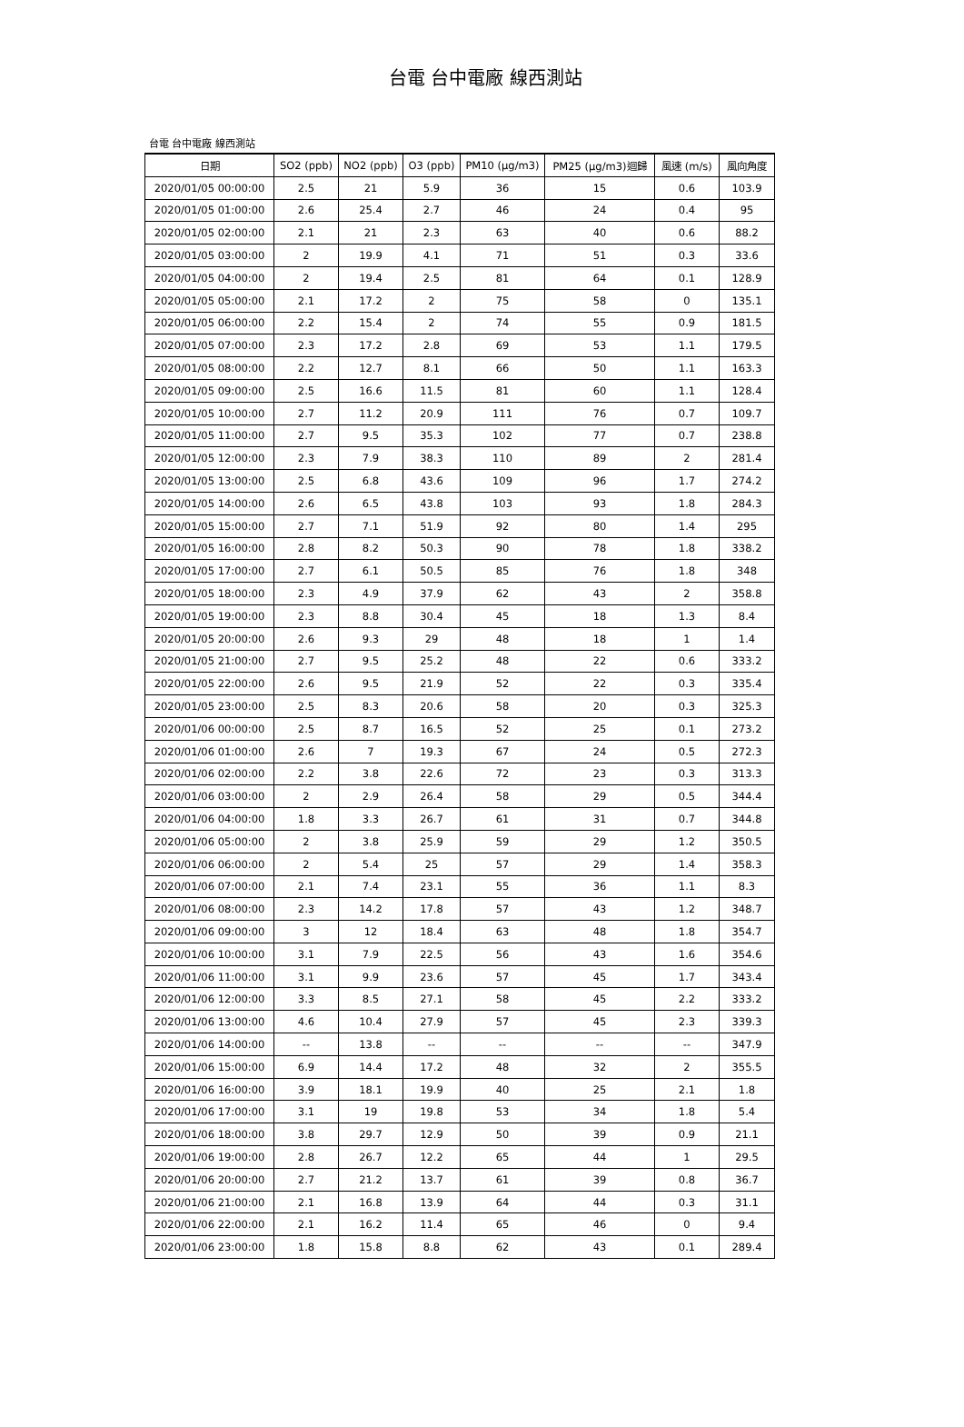台電 台中電廠 線西測站
台電 台中電廠 線西測站
| 日期 | SO2 (ppb) | NO2 (ppb) | O3 (ppb) | PM10 (μg/m3) | PM25 (μg/m3)迴歸 | 風速 (m/s) | 風向角度 |
| --- | --- | --- | --- | --- | --- | --- | --- |
| 2020/01/05 00:00:00 | 2.5 | 21 | 5.9 | 36 | 15 | 0.6 | 103.9 |
| 2020/01/05 01:00:00 | 2.6 | 25.4 | 2.7 | 46 | 24 | 0.4 | 95 |
| 2020/01/05 02:00:00 | 2.1 | 21 | 2.3 | 63 | 40 | 0.6 | 88.2 |
| 2020/01/05 03:00:00 | 2 | 19.9 | 4.1 | 71 | 51 | 0.3 | 33.6 |
| 2020/01/05 04:00:00 | 2 | 19.4 | 2.5 | 81 | 64 | 0.1 | 128.9 |
| 2020/01/05 05:00:00 | 2.1 | 17.2 | 2 | 75 | 58 | 0 | 135.1 |
| 2020/01/05 06:00:00 | 2.2 | 15.4 | 2 | 74 | 55 | 0.9 | 181.5 |
| 2020/01/05 07:00:00 | 2.3 | 17.2 | 2.8 | 69 | 53 | 1.1 | 179.5 |
| 2020/01/05 08:00:00 | 2.2 | 12.7 | 8.1 | 66 | 50 | 1.1 | 163.3 |
| 2020/01/05 09:00:00 | 2.5 | 16.6 | 11.5 | 81 | 60 | 1.1 | 128.4 |
| 2020/01/05 10:00:00 | 2.7 | 11.2 | 20.9 | 111 | 76 | 0.7 | 109.7 |
| 2020/01/05 11:00:00 | 2.7 | 9.5 | 35.3 | 102 | 77 | 0.7 | 238.8 |
| 2020/01/05 12:00:00 | 2.3 | 7.9 | 38.3 | 110 | 89 | 2 | 281.4 |
| 2020/01/05 13:00:00 | 2.5 | 6.8 | 43.6 | 109 | 96 | 1.7 | 274.2 |
| 2020/01/05 14:00:00 | 2.6 | 6.5 | 43.8 | 103 | 93 | 1.8 | 284.3 |
| 2020/01/05 15:00:00 | 2.7 | 7.1 | 51.9 | 92 | 80 | 1.4 | 295 |
| 2020/01/05 16:00:00 | 2.8 | 8.2 | 50.3 | 90 | 78 | 1.8 | 338.2 |
| 2020/01/05 17:00:00 | 2.7 | 6.1 | 50.5 | 85 | 76 | 1.8 | 348 |
| 2020/01/05 18:00:00 | 2.3 | 4.9 | 37.9 | 62 | 43 | 2 | 358.8 |
| 2020/01/05 19:00:00 | 2.3 | 8.8 | 30.4 | 45 | 18 | 1.3 | 8.4 |
| 2020/01/05 20:00:00 | 2.6 | 9.3 | 29 | 48 | 18 | 1 | 1.4 |
| 2020/01/05 21:00:00 | 2.7 | 9.5 | 25.2 | 48 | 22 | 0.6 | 333.2 |
| 2020/01/05 22:00:00 | 2.6 | 9.5 | 21.9 | 52 | 22 | 0.3 | 335.4 |
| 2020/01/05 23:00:00 | 2.5 | 8.3 | 20.6 | 58 | 20 | 0.3 | 325.3 |
| 2020/01/06 00:00:00 | 2.5 | 8.7 | 16.5 | 52 | 25 | 0.1 | 273.2 |
| 2020/01/06 01:00:00 | 2.6 | 7 | 19.3 | 67 | 24 | 0.5 | 272.3 |
| 2020/01/06 02:00:00 | 2.2 | 3.8 | 22.6 | 72 | 23 | 0.3 | 313.3 |
| 2020/01/06 03:00:00 | 2 | 2.9 | 26.4 | 58 | 29 | 0.5 | 344.4 |
| 2020/01/06 04:00:00 | 1.8 | 3.3 | 26.7 | 61 | 31 | 0.7 | 344.8 |
| 2020/01/06 05:00:00 | 2 | 3.8 | 25.9 | 59 | 29 | 1.2 | 350.5 |
| 2020/01/06 06:00:00 | 2 | 5.4 | 25 | 57 | 29 | 1.4 | 358.3 |
| 2020/01/06 07:00:00 | 2.1 | 7.4 | 23.1 | 55 | 36 | 1.1 | 8.3 |
| 2020/01/06 08:00:00 | 2.3 | 14.2 | 17.8 | 57 | 43 | 1.2 | 348.7 |
| 2020/01/06 09:00:00 | 3 | 12 | 18.4 | 63 | 48 | 1.8 | 354.7 |
| 2020/01/06 10:00:00 | 3.1 | 7.9 | 22.5 | 56 | 43 | 1.6 | 354.6 |
| 2020/01/06 11:00:00 | 3.1 | 9.9 | 23.6 | 57 | 45 | 1.7 | 343.4 |
| 2020/01/06 12:00:00 | 3.3 | 8.5 | 27.1 | 58 | 45 | 2.2 | 333.2 |
| 2020/01/06 13:00:00 | 4.6 | 10.4 | 27.9 | 57 | 45 | 2.3 | 339.3 |
| 2020/01/06 14:00:00 | -- | 13.8 | -- | -- | -- | -- | 347.9 |
| 2020/01/06 15:00:00 | 6.9 | 14.4 | 17.2 | 48 | 32 | 2 | 355.5 |
| 2020/01/06 16:00:00 | 3.9 | 18.1 | 19.9 | 40 | 25 | 2.1 | 1.8 |
| 2020/01/06 17:00:00 | 3.1 | 19 | 19.8 | 53 | 34 | 1.8 | 5.4 |
| 2020/01/06 18:00:00 | 3.8 | 29.7 | 12.9 | 50 | 39 | 0.9 | 21.1 |
| 2020/01/06 19:00:00 | 2.8 | 26.7 | 12.2 | 65 | 44 | 1 | 29.5 |
| 2020/01/06 20:00:00 | 2.7 | 21.2 | 13.7 | 61 | 39 | 0.8 | 36.7 |
| 2020/01/06 21:00:00 | 2.1 | 16.8 | 13.9 | 64 | 44 | 0.3 | 31.1 |
| 2020/01/06 22:00:00 | 2.1 | 16.2 | 11.4 | 65 | 46 | 0 | 9.4 |
| 2020/01/06 23:00:00 | 1.8 | 15.8 | 8.8 | 62 | 43 | 0.1 | 289.4 |